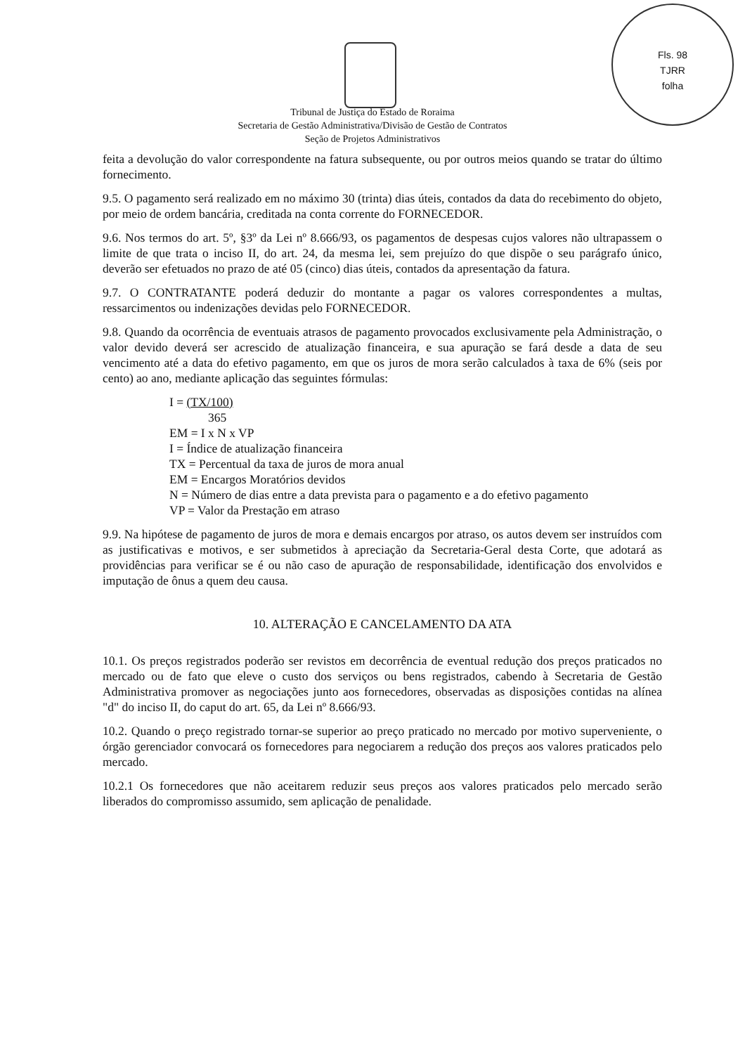Fls. 98
TJRR
folha
Tribunal de Justiça do Estado de Roraima
Secretaria de Gestão Administrativa/Divisão de Gestão de Contratos
Seção de Projetos Administrativos
feita a devolução do valor correspondente na fatura subsequente, ou por outros meios quando se tratar do último fornecimento.
9.5. O pagamento será realizado em no máximo 30 (trinta) dias úteis, contados da data do recebimento do objeto, por meio de ordem bancária, creditada na conta corrente do FORNECEDOR.
9.6. Nos termos do art. 5º, §3º da Lei nº 8.666/93, os pagamentos de despesas cujos valores não ultrapassem o limite de que trata o inciso II, do art. 24, da mesma lei, sem prejuízo do que dispõe o seu parágrafo único, deverão ser efetuados no prazo de até 05 (cinco) dias úteis, contados da apresentação da fatura.
9.7. O CONTRATANTE poderá deduzir do montante a pagar os valores correspondentes a multas, ressarcimentos ou indenizações devidas pelo FORNECEDOR.
9.8. Quando da ocorrência de eventuais atrasos de pagamento provocados exclusivamente pela Administração, o valor devido deverá ser acrescido de atualização financeira, e sua apuração se fará desde a data de seu vencimento até a data do efetivo pagamento, em que os juros de mora serão calculados à taxa de 6% (seis por cento) ao ano, mediante aplicação das seguintes fórmulas:
I = (TX/100)
365
EM = I x N x VP
I = Índice de atualização financeira
TX = Percentual da taxa de juros de mora anual
EM = Encargos Moratórios devidos
N = Número de dias entre a data prevista para o pagamento e a do efetivo pagamento
VP = Valor da Prestação em atraso
9.9. Na hipótese de pagamento de juros de mora e demais encargos por atraso, os autos devem ser instruídos com as justificativas e motivos, e ser submetidos à apreciação da Secretaria-Geral desta Corte, que adotará as providências para verificar se é ou não caso de apuração de responsabilidade, identificação dos envolvidos e imputação de ônus a quem deu causa.
10. ALTERAÇÃO E CANCELAMENTO DA ATA
10.1. Os preços registrados poderão ser revistos em decorrência de eventual redução dos preços praticados no mercado ou de fato que eleve o custo dos serviços ou bens registrados, cabendo à Secretaria de Gestão Administrativa promover as negociações junto aos fornecedores, observadas as disposições contidas na alínea "d" do inciso II, do caput do art. 65, da Lei nº 8.666/93.
10.2. Quando o preço registrado tornar-se superior ao preço praticado no mercado por motivo superveniente, o órgão gerenciador convocará os fornecedores para negociarem a redução dos preços aos valores praticados pelo mercado.
10.2.1 Os fornecedores que não aceitarem reduzir seus preços aos valores praticados pelo mercado serão liberados do compromisso assumido, sem aplicação de penalidade.